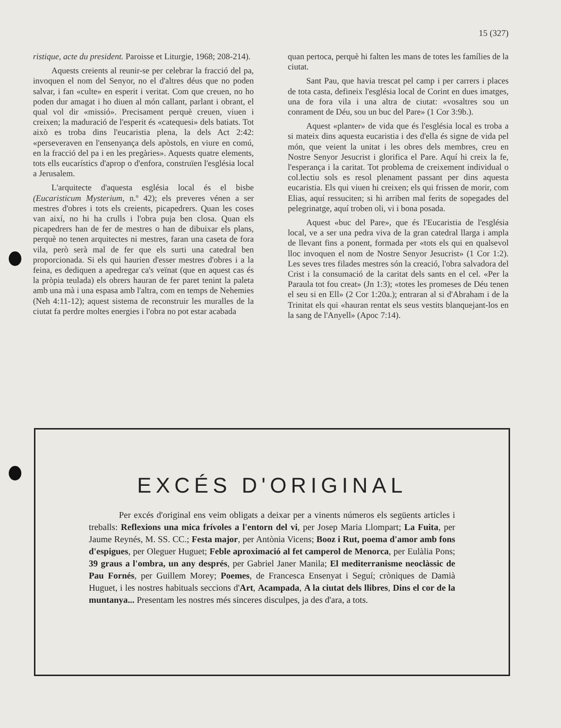15 (327)
ristique, acte du president. Paroisse et Liturgie, 1968; 208-214).
Aquests creients al reunir-se per celebrar la fracció del pa, invoquen el nom del Senyor, no el d'altres déus que no poden salvar, i fan «culte» en esperit i veritat. Com que creuen, no ho poden dur amagat i ho diuen al món callant, parlant i obrant, el qual vol dir «missió». Precisament perquè creuen, viuen i creixen; la maduració de l'esperit és «catequesi» dels batiats. Tot això es troba dins l'eucaristia plena, la dels Act 2:42: «perseveraven en l'ensenyança dels apòstols, en viure en comú, en la fracció del pa i en les pregàries». Aquests quatre elements, tots ells eucarístics d'aprop o d'enfora, construïen l'església local a Jerusalem.
L'arquitecte d'aquesta església local és el bisbe (Eucaristicum Mysterium, n.º 42); els preveres vénen a ser mestres d'obres i tots els creients, picapedrers. Quan les coses van així, no hi ha crulls i l'obra puja ben closa. Quan els picapedrers han de fer de mestres o han de dibuixar els plans, perquè no tenen arquitectes ni mestres, faran una caseta de fora vila, però serà mal de fer que els surti una catedral ben proporcionada. Si els qui haurien d'esser mestres d'obres i a la feina, es dediquen a apedregar ca's veïnat (que en aquest cas és la pròpia teulada) els obrers hauran de fer paret tenint la paleta amb una mà i una espasa amb l'altra, com en temps de Nehemies (Neh 4:11-12); aquest sistema de reconstruir les muralles de la ciutat fa perdre moltes energies i l'obra no pot estar acabada
quan pertoca, perquè hi falten les mans de totes les famílies de la ciutat.
Sant Pau, que havia trescat pel camp i per carrers i places de tota casta, defineix l'església local de Corint en dues imatges, una de fora vila i una altra de ciutat: «vosaltres sou un conrament de Déu, sou un buc del Pare» (1 Cor 3:9b.).
Aquest «planter» de vida que és l'església local es troba a si mateix dins aquesta eucaristia i des d'ella és signe de vida pel món, que veient la unitat i les obres dels membres, creu en Nostre Senyor Jesucrist i glorifica el Pare. Aquí hi creix la fe, l'esperança i la caritat. Tot problema de creixement individual o col.lectiu sols es resol plenament passant per dins aquesta eucaristia. Els qui viuen hi creixen; els qui frissen de morir, com Elias, aquí ressuciten; si hi arriben mal ferits de sopegades del pelegrinatge, aquí troben oli, vi i bona posada.
Aquest «buc del Pare», que és l'Eucaristia de l'església local, ve a ser una pedra viva de la gran catedral llarga i ampla de llevant fins a ponent, formada per «tots els qui en qualsevol lloc invoquen el nom de Nostre Senyor Jesucrist» (1 Cor 1:2). Les seves tres filades mestres són la creació, l'obra salvadora del Crist i la consumació de la caritat dels sants en el cel. «Per la Paraula tot fou creat» (Jn 1:3); «totes les promeses de Déu tenen el seu si en Ell» (2 Cor 1:20a.); entraran al si d'Abraham i de la Trinitat els qui «hauran rentat els seus vestits blanquejant-los en la sang de l'Anyell» (Apoc 7:14).
EXCÉS D'ORIGINAL
Per excés d'original ens veim obligats a deixar per a vinents números els següents articles i treballs: Reflexions una mica frívoles a l'entorn del vi, per Josep Maria Llompart; La Fuita, per Jaume Reynés, M. SS. CC.; Festa major, per Antònia Vicens; Booz i Rut, poema d'amor amb fons d'espigues, per Oleguer Huguet; Feble aproximació al fet camperol de Menorca, per Eulàlia Pons; 39 graus a l'ombra, un any després, per Gabriel Janer Manila; El mediterranisme neoclàssic de Pau Fornés, per Guillem Morey; Poemes, de Francesca Ensenyat i Seguí; cròniques de Damià Huguet, i les nostres habituals seccions d'Art, Acampada, A la ciutat dels llibres, Dins el cor de la muntanya... Presentam les nostres més sinceres disculpes, ja des d'ara, a tots.